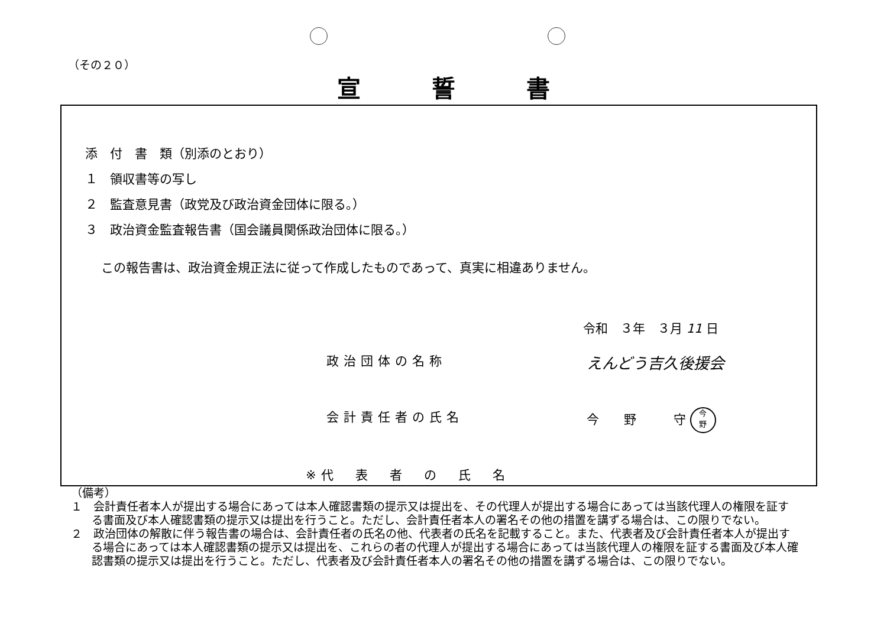（その２０）
宣誓書
添　付　書　類（別添のとおり）
１　領収書等の写し
２　監査意見書（政党及び政治資金団体に限る。）
３　政治資金監査報告書（国会議員関係政治団体に限る。）
この報告書は、政治資金規正法に従って作成したものであって、真実に相違ありません。
令和　３年　３月 11 日
政治団体の名称 えんどう吉久後援会
会計責任者の氏名 今　　野　　　守 今
野
※代　表　者　の　氏　名
（備考）
１　会計責任者本人が提出する場合にあっては本人確認書類の提示又は提出を、その代理人が提出する場合にあっては当該代理人の権限を証する書面及び本人確認書類の提示又は提出を行うこと。ただし、会計責任者本人の署名その他の措置を講ずる場合は、この限りでない。
２　政治団体の解散に伴う報告書の場合は、会計責任者の氏名の他、代表者の氏名を記載すること。また、代表者及び会計責任者本人が提出する場合にあっては本人確認書類の提示又は提出を、これらの者の代理人が提出する場合にあっては当該代理人の権限を証する書面及び本人確認書類の提示又は提出を行うこと。ただし、代表者及び会計責任者本人の署名その他の措置を講ずる場合は、この限りでない。